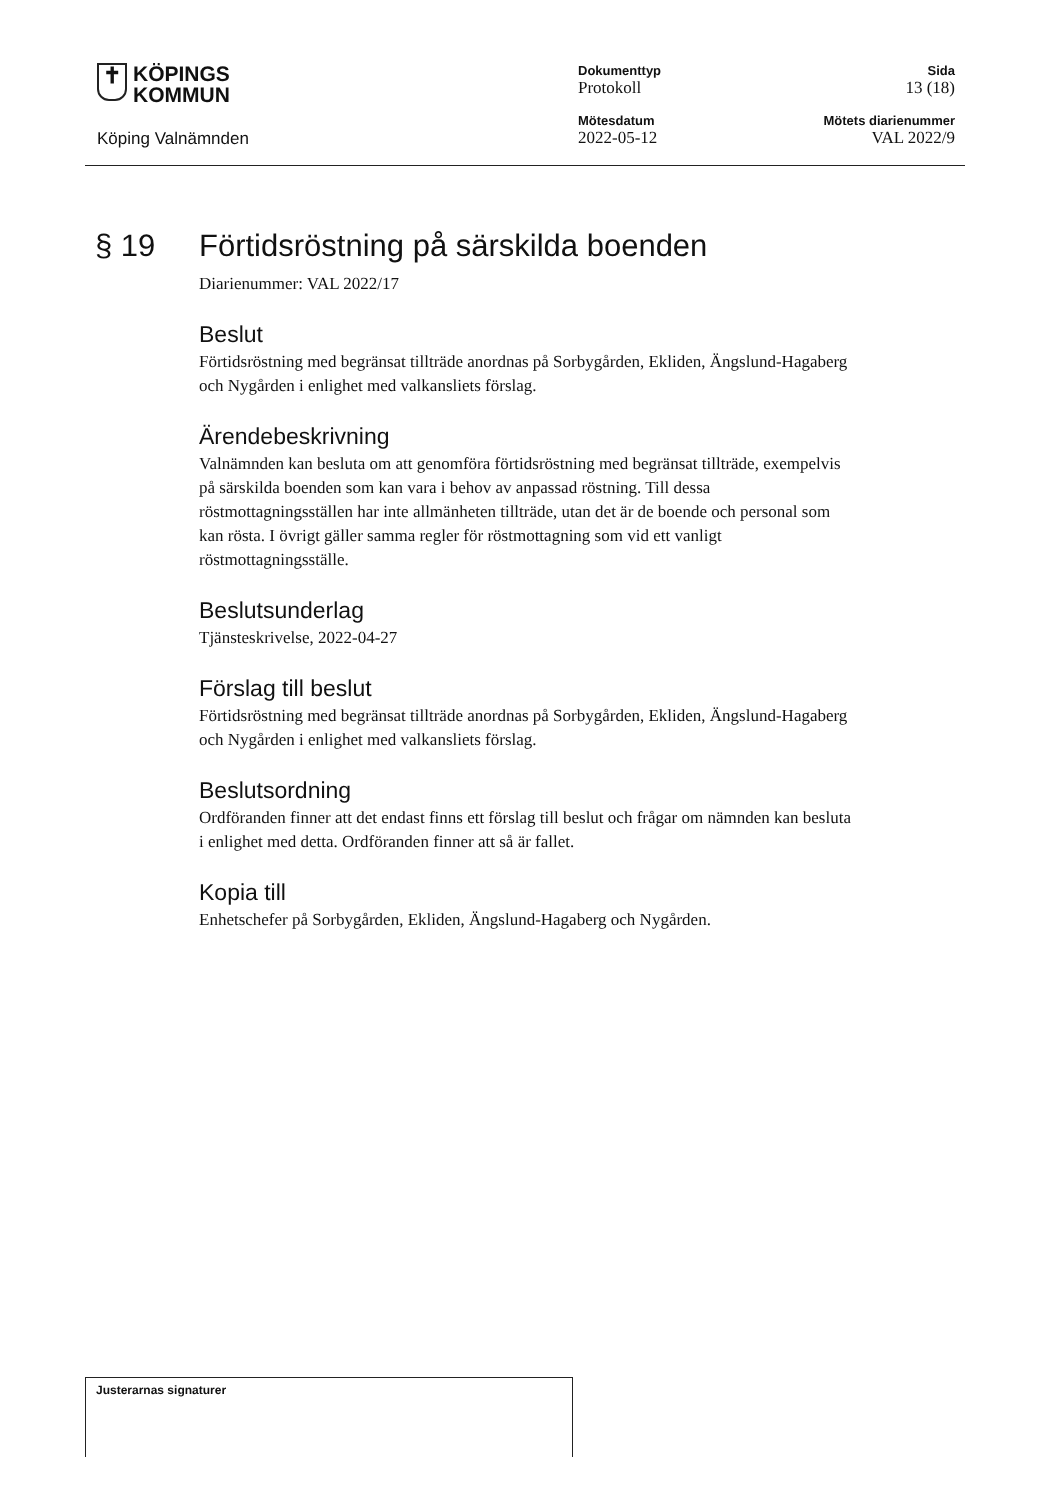✝ KÖPINGS
KOMMUN
Köping Valnämnden
Dokumenttyp
Protokoll
Sida
13 (18)
Mötesdatum
2022-05-12
Mötets diarienummer
VAL 2022/9
§ 19 Förtidsröstning på särskilda boenden
Diarienummer: VAL 2022/17
Beslut
Förtidsröstning med begränsat tillträde anordnas på Sorbygården, Ekliden, Ängslund-Hagaberg och Nygården i enlighet med valkansliets förslag.
Ärendebeskrivning
Valnämnden kan besluta om att genomföra förtidsröstning med begränsat tillträde, exempelvis på särskilda boenden som kan vara i behov av anpassad röstning. Till dessa röstmottagningsställen har inte allmänheten tillträde, utan det är de boende och personal som kan rösta. I övrigt gäller samma regler för röstmottagning som vid ett vanligt röstmottagningsställe.
Beslutsunderlag
Tjänsteskrivelse, 2022-04-27
Förslag till beslut
Förtidsröstning med begränsat tillträde anordnas på Sorbygården, Ekliden, Ängslund-Hagaberg och Nygården i enlighet med valkansliets förslag.
Beslutsordning
Ordföranden finner att det endast finns ett förslag till beslut och frågar om nämnden kan besluta i enlighet med detta. Ordföranden finner att så är fallet.
Kopia till
Enhetschefer på Sorbygården, Ekliden, Ängslund-Hagaberg och Nygården.
Justerarnas signaturer